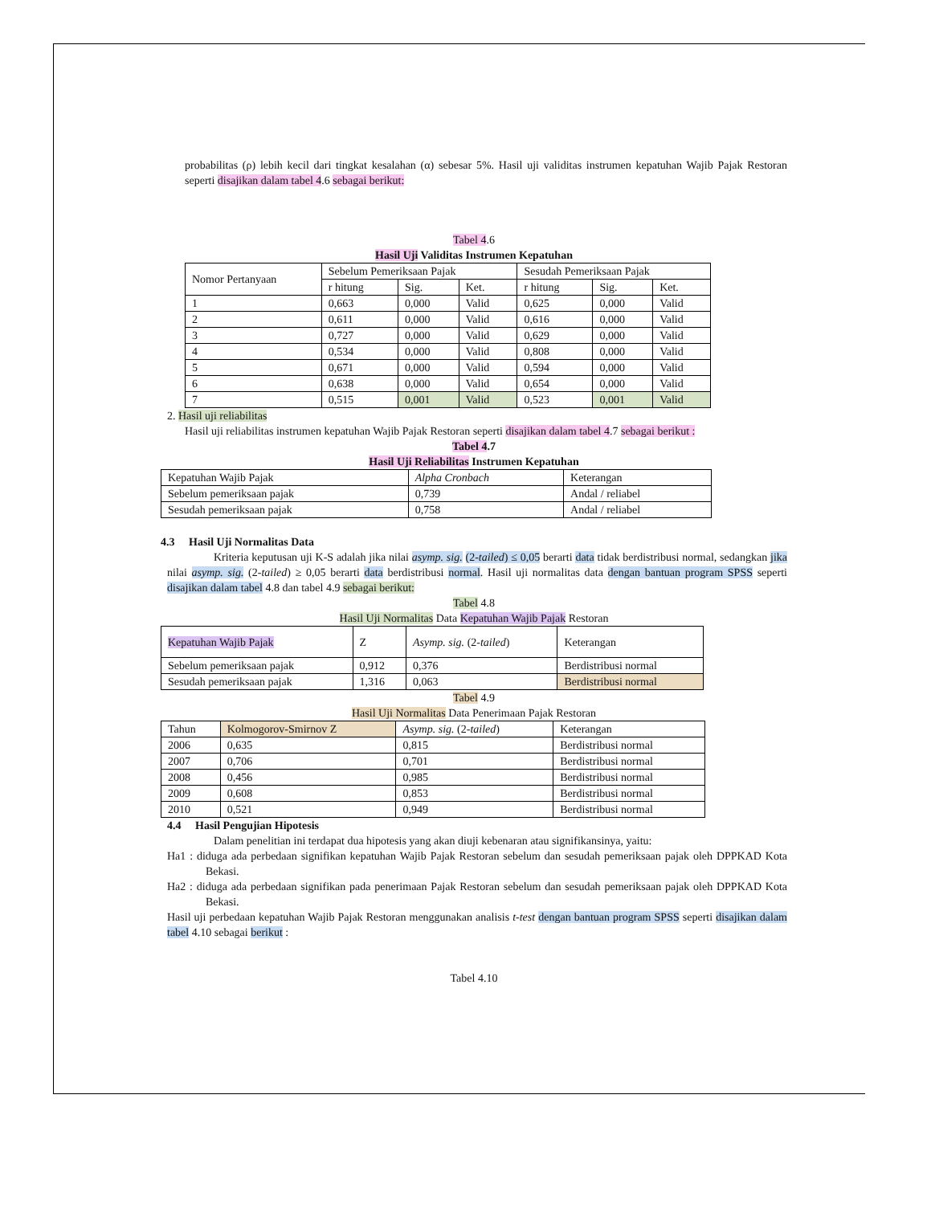probabilitas (ρ) lebih kecil dari tingkat kesalahan (α) sebesar 5%. Hasil uji validitas instrumen kepatuhan Wajib Pajak Restoran seperti disajikan dalam tabel 4.6 sebagai berikut:
Tabel 4.6
Hasil Uji Validitas Instrumen Kepatuhan
| Nomor Pertanyaan | Sebelum Pemeriksaan Pajak | | | Sesudah Pemeriksaan Pajak | | |
| | r hitung | Sig. | Ket. | r hitung | Sig. | Ket. |
| 1 | 0,663 | 0,000 | Valid | 0,625 | 0,000 | Valid |
| 2 | 0,611 | 0,000 | Valid | 0,616 | 0,000 | Valid |
| 3 | 0,727 | 0,000 | Valid | 0,629 | 0,000 | Valid |
| 4 | 0,534 | 0,000 | Valid | 0,808 | 0,000 | Valid |
| 5 | 0,671 | 0,000 | Valid | 0,594 | 0,000 | Valid |
| 6 | 0,638 | 0,000 | Valid | 0,654 | 0,000 | Valid |
| 7 | 0,515 | 0,001 | Valid | 0,523 | 0,001 | Valid |
2. Hasil uji reliabilitas
Hasil uji reliabilitas instrumen kepatuhan Wajib Pajak Restoran seperti disajikan dalam tabel 4.7 sebagai berikut :
Tabel 4.7
Hasil Uji Reliabilitas Instrumen Kepatuhan
| Kepatuhan Wajib Pajak | Alpha Cronbach | Keterangan |
| Sebelum pemeriksaan pajak | 0,739 | Andal / reliabel |
| Sesudah pemeriksaan pajak | 0,758 | Andal / reliabel |
4.3 Hasil Uji Normalitas Data
Kriteria keputusan uji K-S adalah jika nilai asymp. sig. (2-tailed) ≤ 0,05 berarti data tidak berdistribusi normal, sedangkan jika nilai asymp. sig. (2-tailed) ≥ 0,05 berarti data berdistribusi normal. Hasil uji normalitas data dengan bantuan program SPSS seperti disajikan dalam tabel 4.8 dan tabel 4.9 sebagai berikut:
Tabel 4.8
Hasil Uji Normalitas Data Kepatuhan Wajib Pajak Restoran
| Kepatuhan Wajib Pajak | Z | Asymp. sig. (2- tailed ) | Keterangan |
| Sebelum pemeriksaan pajak | 0,912 | 0,376 | Berdistribusi normal |
| Sesudah pemeriksaan pajak | 1,316 | 0,063 | Berdistribusi normal |
Tabel 4.9
Hasil Uji Normalitas Data Penerimaan Pajak Restoran
| Tahun | Kolmogorov-Smirnov Z | Asymp. sig. (2- tailed ) | Keterangan |
| 2006 | 0,635 | 0,815 | Berdistribusi normal |
| 2007 | 0,706 | 0,701 | Berdistribusi normal |
| 2008 | 0,456 | 0,985 | Berdistribusi normal |
| 2009 | 0,608 | 0,853 | Berdistribusi normal |
| 2010 | 0,521 | 0,949 | Berdistribusi normal |
4.4 Hasil Pengujian Hipotesis
Dalam penelitian ini terdapat dua hipotesis yang akan diuji kebenaran atau signifikansinya, yaitu:
Ha1 : diduga ada perbedaan signifikan kepatuhan Wajib Pajak Restoran sebelum dan sesudah pemeriksaan pajak oleh DPPKAD Kota Bekasi.
Ha2 : diduga ada perbedaan signifikan pada penerimaan Pajak Restoran sebelum dan sesudah pemeriksaan pajak oleh DPPKAD Kota Bekasi.
Hasil uji perbedaan kepatuhan Wajib Pajak Restoran menggunakan analisis t-test dengan bantuan program SPSS seperti disajikan dalam tabel 4.10 sebagai berikut :
Tabel 4.10